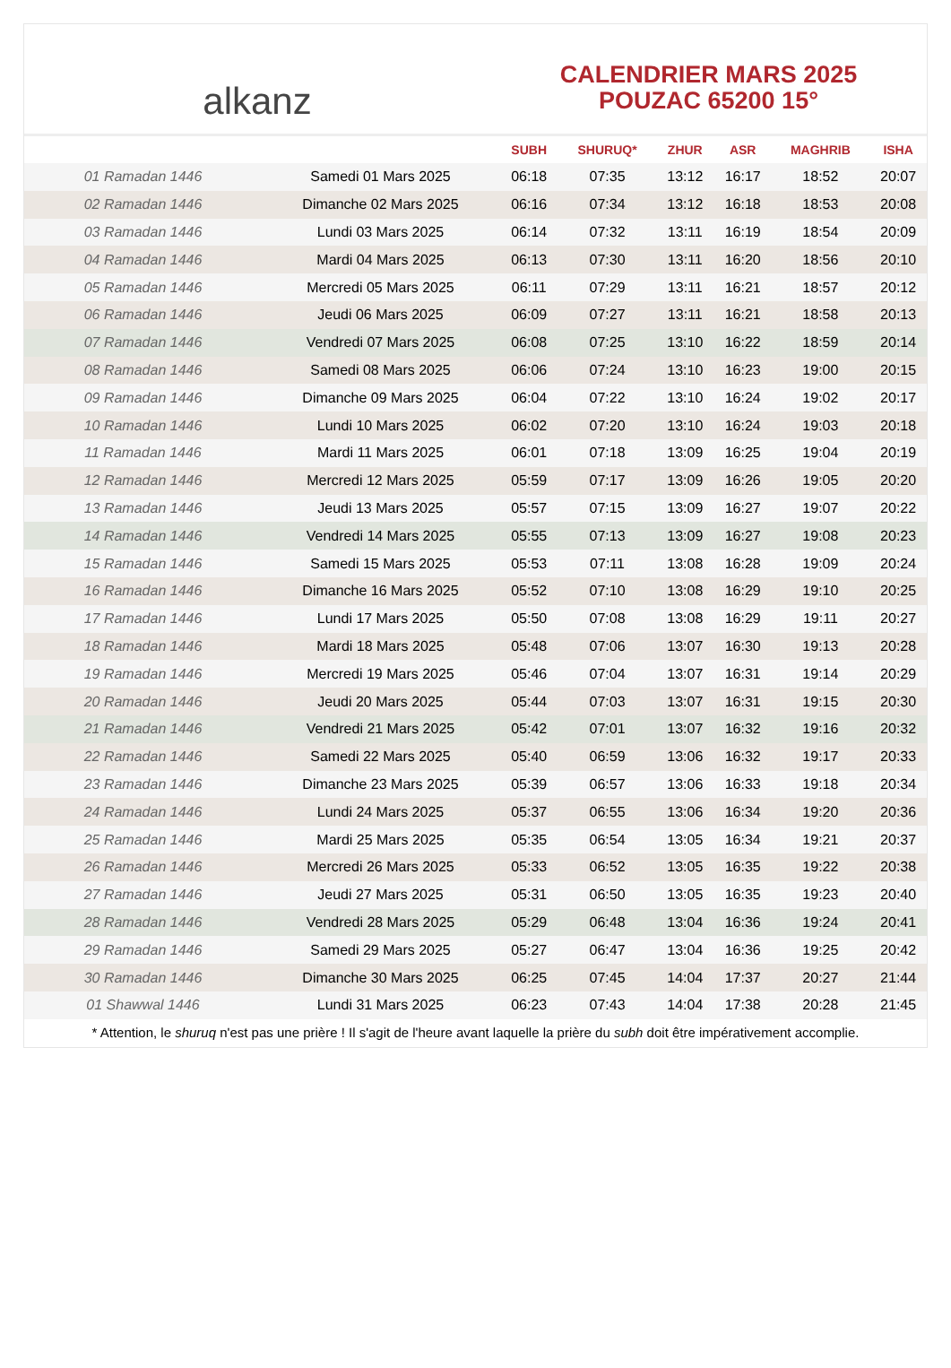alkanz
CALENDRIER MARS 2025
POUZAC 65200 15°
| | | SUBH | SHURUQ* | ZHUR | ASR | MAGHRIB | ISHA |
| --- | --- | --- | --- | --- | --- | --- | --- |
| 01 Ramadan 1446 | Samedi 01 Mars 2025 | 06:18 | 07:35 | 13:12 | 16:17 | 18:52 | 20:07 |
| 02 Ramadan 1446 | Dimanche 02 Mars 2025 | 06:16 | 07:34 | 13:12 | 16:18 | 18:53 | 20:08 |
| 03 Ramadan 1446 | Lundi 03 Mars 2025 | 06:14 | 07:32 | 13:11 | 16:19 | 18:54 | 20:09 |
| 04 Ramadan 1446 | Mardi 04 Mars 2025 | 06:13 | 07:30 | 13:11 | 16:20 | 18:56 | 20:10 |
| 05 Ramadan 1446 | Mercredi 05 Mars 2025 | 06:11 | 07:29 | 13:11 | 16:21 | 18:57 | 20:12 |
| 06 Ramadan 1446 | Jeudi 06 Mars 2025 | 06:09 | 07:27 | 13:11 | 16:21 | 18:58 | 20:13 |
| 07 Ramadan 1446 | Vendredi 07 Mars 2025 | 06:08 | 07:25 | 13:10 | 16:22 | 18:59 | 20:14 |
| 08 Ramadan 1446 | Samedi 08 Mars 2025 | 06:06 | 07:24 | 13:10 | 16:23 | 19:00 | 20:15 |
| 09 Ramadan 1446 | Dimanche 09 Mars 2025 | 06:04 | 07:22 | 13:10 | 16:24 | 19:02 | 20:17 |
| 10 Ramadan 1446 | Lundi 10 Mars 2025 | 06:02 | 07:20 | 13:10 | 16:24 | 19:03 | 20:18 |
| 11 Ramadan 1446 | Mardi 11 Mars 2025 | 06:01 | 07:18 | 13:09 | 16:25 | 19:04 | 20:19 |
| 12 Ramadan 1446 | Mercredi 12 Mars 2025 | 05:59 | 07:17 | 13:09 | 16:26 | 19:05 | 20:20 |
| 13 Ramadan 1446 | Jeudi 13 Mars 2025 | 05:57 | 07:15 | 13:09 | 16:27 | 19:07 | 20:22 |
| 14 Ramadan 1446 | Vendredi 14 Mars 2025 | 05:55 | 07:13 | 13:09 | 16:27 | 19:08 | 20:23 |
| 15 Ramadan 1446 | Samedi 15 Mars 2025 | 05:53 | 07:11 | 13:08 | 16:28 | 19:09 | 20:24 |
| 16 Ramadan 1446 | Dimanche 16 Mars 2025 | 05:52 | 07:10 | 13:08 | 16:29 | 19:10 | 20:25 |
| 17 Ramadan 1446 | Lundi 17 Mars 2025 | 05:50 | 07:08 | 13:08 | 16:29 | 19:11 | 20:27 |
| 18 Ramadan 1446 | Mardi 18 Mars 2025 | 05:48 | 07:06 | 13:07 | 16:30 | 19:13 | 20:28 |
| 19 Ramadan 1446 | Mercredi 19 Mars 2025 | 05:46 | 07:04 | 13:07 | 16:31 | 19:14 | 20:29 |
| 20 Ramadan 1446 | Jeudi 20 Mars 2025 | 05:44 | 07:03 | 13:07 | 16:31 | 19:15 | 20:30 |
| 21 Ramadan 1446 | Vendredi 21 Mars 2025 | 05:42 | 07:01 | 13:07 | 16:32 | 19:16 | 20:32 |
| 22 Ramadan 1446 | Samedi 22 Mars 2025 | 05:40 | 06:59 | 13:06 | 16:32 | 19:17 | 20:33 |
| 23 Ramadan 1446 | Dimanche 23 Mars 2025 | 05:39 | 06:57 | 13:06 | 16:33 | 19:18 | 20:34 |
| 24 Ramadan 1446 | Lundi 24 Mars 2025 | 05:37 | 06:55 | 13:06 | 16:34 | 19:20 | 20:36 |
| 25 Ramadan 1446 | Mardi 25 Mars 2025 | 05:35 | 06:54 | 13:05 | 16:34 | 19:21 | 20:37 |
| 26 Ramadan 1446 | Mercredi 26 Mars 2025 | 05:33 | 06:52 | 13:05 | 16:35 | 19:22 | 20:38 |
| 27 Ramadan 1446 | Jeudi 27 Mars 2025 | 05:31 | 06:50 | 13:05 | 16:35 | 19:23 | 20:40 |
| 28 Ramadan 1446 | Vendredi 28 Mars 2025 | 05:29 | 06:48 | 13:04 | 16:36 | 19:24 | 20:41 |
| 29 Ramadan 1446 | Samedi 29 Mars 2025 | 05:27 | 06:47 | 13:04 | 16:36 | 19:25 | 20:42 |
| 30 Ramadan 1446 | Dimanche 30 Mars 2025 | 06:25 | 07:45 | 14:04 | 17:37 | 20:27 | 21:44 |
| 01 Shawwal 1446 | Lundi 31 Mars 2025 | 06:23 | 07:43 | 14:04 | 17:38 | 20:28 | 21:45 |
* Attention, le shuruq n'est pas une prière ! Il s'agit de l'heure avant laquelle la prière du subh doit être impérativement accomplie.